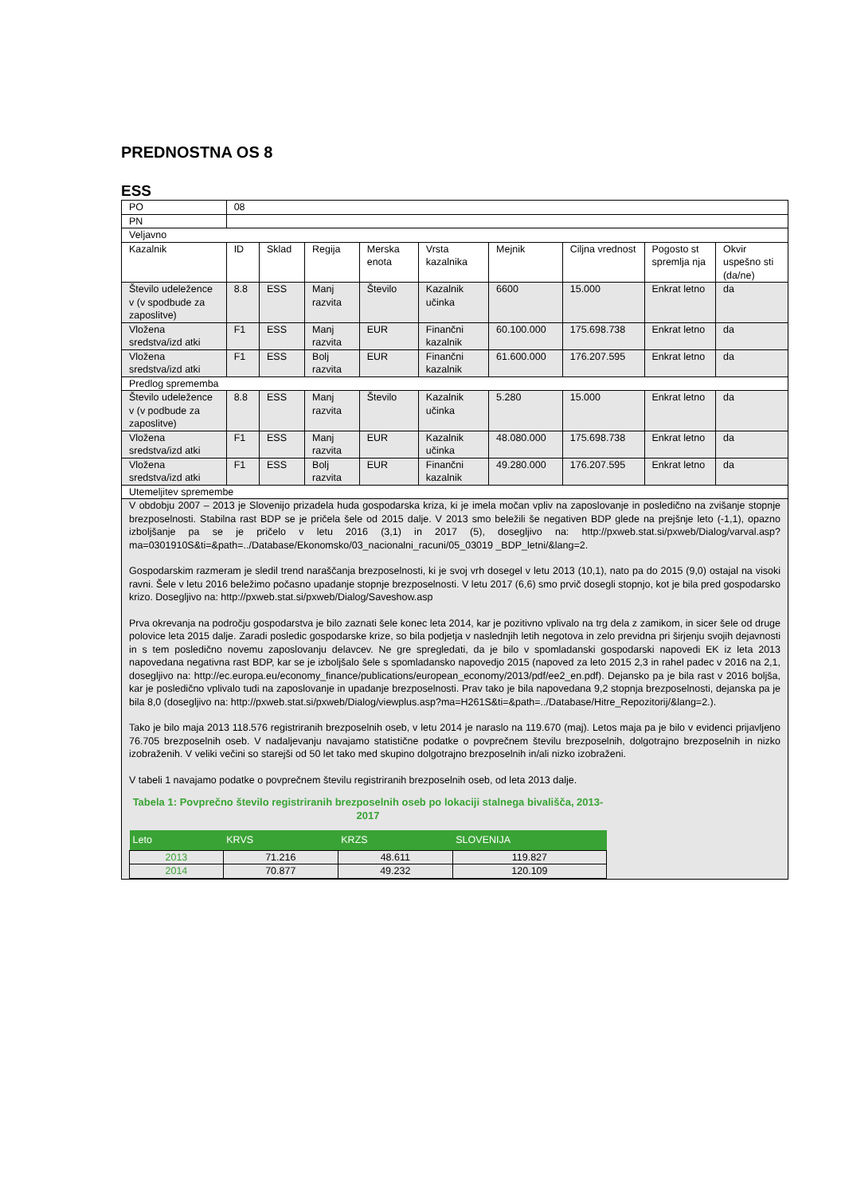PREDNOSTNA OS 8
ESS
| PO | 08 | | | | | | | | |
| PN | | | | | | | | | |
| Veljavno | | | | | | | | | |
| Kazalnik | ID | Sklad | Regija | Merska enota | Vrsta kazalnika | Mejnik | Ciljna vrednost | Pogosto st spremlja nja | Okvir uspešno sti (da/ne) |
| Število udeležence v (v spodbude za zaposlitve) | 8.8 | ESS | Manj razvita | Število | Kazalnik učinka | 6600 | 15.000 | Enkrat letno | da |
| Vložena sredstva/izd atki | F1 | ESS | Manj razvita | EUR | Finančni kazalnik | 60.100.000 | 175.698.738 | Enkrat letno | da |
| Vložena sredstva/izd atki | F1 | ESS | Bolj razvita | EUR | Finančni kazalnik | 61.600.000 | 176.207.595 | Enkrat letno | da |
| Predlog sprememba | | | | | | | | | |
| Število udeležence v (v podbude za zaposlitve) | 8.8 | ESS | Manj razvita | Število | Kazalnik učinka | 5.280 | 15.000 | Enkrat letno | da |
| Vložena sredstva/izd atki | F1 | ESS | Manj razvita | EUR | Kazalnik učinka | 48.080.000 | 175.698.738 | Enkrat letno | da |
| Vložena sredstva/izd atki | F1 | ESS | Bolj razvita | EUR | Finančni kazalnik | 49.280.000 | 176.207.595 | Enkrat letno | da |
| Utemeljitev spremembe | | | | | | | | | |
| V obdobju 2007 – 2013 je Slovenijo prizadela huda gospodarska kriza, ki je imela močan vpliv na zaposlovanje in posledično na zvišanje stopnje brezposelnosti. Stabilna rast BDP se je pričela šele od 2015 dalje. V 2013 smo beležili še negativen BDP glede na prejšnje leto (-1,1), opazno izboljšanje pa se je pričelo v letu 2016 (3,1) in 2017 (5), dosegljivo na: http://pxweb.stat.si/pxweb/Dialog/varval.asp?ma=0301910S&ti=&path=../Database/Ekonomsko/03_nacionalni_racuni/05_03019 _BDP_letni/&lang=2. Gospodarskim razmeram je sledil trend naraščanja brezposelnosti, ki je svoj vrh dosegel v letu 2013 (10,1), nato pa do 2015 (9,0) ostajal na visoki ravni. Šele v letu 2016 beležimo počasno upadanje stopnje brezposelnosti. V letu 2017 (6,6) smo prvič dosegli stopnjo, kot je bila pred gospodarsko krizo. Dosegljivo na: http://pxweb.stat.si/pxweb/Dialog/Saveshow.asp Prva okrevanja na področju gospodarstva je bilo zaznati šele konec leta 2014, kar je pozitivno vplivalo na trg dela z zamikom, in sicer šele od druge polovice leta 2015 dalje. Zaradi posledic gospodarske krize, so bila podjetja v naslednjih letih negotova in zelo previdna pri širjenju svojih dejavnosti in s tem posledično novemu zaposlovanju delavcev. Ne gre spregledati, da je bilo v spomladanski gospodarski napovedi EK iz leta 2013 napovedana negativna rast BDP, kar se je izboljšalo šele s spomladansko napovedjo 2015 (napoved za leto 2015 2,3 in rahel padec v 2016 na 2,1, dosegljivo na: http://ec.europa.eu/economy_finance/publications/european_economy/2013/pdf/ee2_en.pdf). Dejansko pa je bila rast v 2016 boljša, kar je posledično vplivalo tudi na zaposlovanje in upadanje brezposelnosti. Prav tako je bila napovedana 9,2 stopnja brezposelnosti, dejanska pa je bila 8,0 (dosegljivo na: http://pxweb.stat.si/pxweb/Dialog/viewplus.asp?ma=H261S&ti=&path=../Database/Hitre_Repozitorij/&lang=2.). Tako je bilo maja 2013 118.576 registriranih brezposelnih oseb, v letu 2014 je naraslo na 119.670 (maj). Letos maja pa je bilo v evidenci prijavljeno 76.705 brezposelnih oseb. V nadaljevanju navajamo statistične podatke o povprečnem številu brezposelnih, dolgotrajno brezposelnih in nizko izobraženih. V veliki večini so starejši od 50 let tako med skupino dolgotrajno brezposelnih in/ali nizko izobraženi. V tabeli 1 navajamo podatke o povprečnem številu registriranih brezposelnih oseb, od leta 2013 dalje. Tabela 1: Povprečno število registriranih brezposelnih oseb po lokaciji stalnega bivališča, 2013-2017 / Leto / KRVS / KRZS / SLOVENIJA / / --- / --- / --- / --- / / 2013 / 71.216 / 48.611 / 119.827 / / 2014 / 70.877 / 49.232 / 120.109 / | | | | | | | | | |